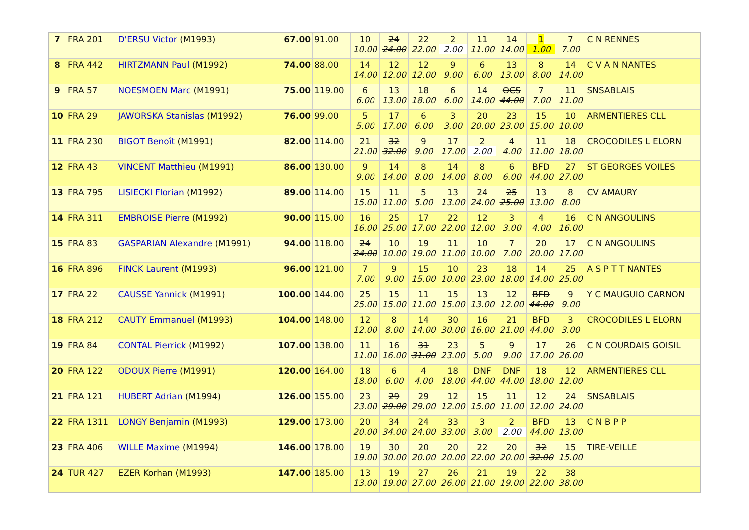| 7 | FRA 201 | D'ERSU Victor (M1993) | 67.00 | 91.00 | 10 10.00 | 24 24.00 | 22 22.00 | 2 2.00 | 11 11.00 | 14 14.00 | 1 1.00 | 7 7.00 | C N RENNES |
| 8 | FRA 442 | HIRTZMANN Paul (M1992) | 74.00 | 88.00 | 14 14.00 | 12 12.00 | 12 12.00 | 9 9.00 | 6 6.00 | 13 13.00 | 8 8.00 | 14 14.00 | C V A N NANTES |
| 9 | FRA 57 | NOESMOEN Marc (M1991) | 75.00 | 119.00 | 6 6.00 | 13 13.00 | 18 18.00 | 6 6.00 | 14 14.00 | OCS 44.00 | 7 7.00 | 11 11.00 | SNSABLAIS |
| 10 | FRA 29 | JAWORSKA Stanislas (M1992) | 76.00 | 99.00 | 5 5.00 | 17 17.00 | 6 6.00 | 3 3.00 | 20 20.00 | 23 23.00 | 15 15.00 | 10 10.00 | ARMENTIERES CLL |
| 11 | FRA 230 | BIGOT Benoît (M1991) | 82.00 | 114.00 | 21 21.00 | 32 32.00 | 9 9.00 | 17 17.00 | 2 2.00 | 4 4.00 | 11 11.00 | 18 18.00 | CROCODILES L ELORN |
| 12 | FRA 43 | VINCENT Matthieu (M1991) | 86.00 | 130.00 | 9 9.00 | 14 14.00 | 8 8.00 | 14 14.00 | 8 8.00 | 6 6.00 | BFD 44.00 | 27 27.00 | ST GEORGES VOILES |
| 13 | FRA 795 | LISIECKI Florian (M1992) | 89.00 | 114.00 | 15 15.00 | 11 11.00 | 5 5.00 | 13 13.00 | 24 24.00 | 25 25.00 | 13 13.00 | 8 8.00 | CV AMAURY |
| 14 | FRA 311 | EMBROISE Pierre (M1992) | 90.00 | 115.00 | 16 16.00 | 25 25.00 | 17 17.00 | 22 22.00 | 12 12.00 | 3 3.00 | 4 4.00 | 16 16.00 | C N ANGOULINS |
| 15 | FRA 83 | GASPARIAN Alexandre (M1991) | 94.00 | 118.00 | 24 24.00 | 10 10.00 | 19 19.00 | 11 11.00 | 10 10.00 | 7 7.00 | 20 20.00 | 17 17.00 | C N ANGOULINS |
| 16 | FRA 896 | FINCK Laurent (M1993) | 96.00 | 121.00 | 7 7.00 | 9 9.00 | 15 15.00 | 10 10.00 | 23 23.00 | 18 18.00 | 14 14.00 | 25 25.00 | A S P T T NANTES |
| 17 | FRA 22 | CAUSSE Yannick (M1991) | 100.00 | 144.00 | 25 25.00 | 15 15.00 | 11 11.00 | 15 15.00 | 13 13.00 | 12 12.00 | BFD 44.00 | 9 9.00 | Y C MAUGUIO CARNON |
| 18 | FRA 212 | CAUTY Emmanuel (M1993) | 104.00 | 148.00 | 12 12.00 | 8 8.00 | 14 14.00 | 30 30.00 | 16 16.00 | 21 21.00 | BFD 44.00 | 3 3.00 | CROCODILES L ELORN |
| 19 | FRA 84 | CONTAL Pierrick (M1992) | 107.00 | 138.00 | 11 11.00 | 16 16.00 | 31 31.00 | 23 23.00 | 5 5.00 | 9 9.00 | 17 17.00 | 26 26.00 | C N COURDAIS GOISIL |
| 20 | FRA 122 | ODOUX Pierre (M1991) | 120.00 | 164.00 | 18 18.00 | 6 6.00 | 4 4.00 | 18 18.00 | DNF 44.00 | DNF 44.00 | 18 18.00 | 12 12.00 | ARMENTIERES CLL |
| 21 | FRA 121 | HUBERT Adrian (M1994) | 126.00 | 155.00 | 23 23.00 | 29 29.00 | 29 29.00 | 12 12.00 | 15 15.00 | 11 11.00 | 12 12.00 | 24 24.00 | SNSABLAIS |
| 22 | FRA 1311 | LONGY Benjamin (M1993) | 129.00 | 173.00 | 20 20.00 | 34 34.00 | 24 24.00 | 33 33.00 | 3 3.00 | 2 2.00 | BFD 44.00 | 13 13.00 | C N B P P |
| 23 | FRA 406 | WILLE Maxime (M1994) | 146.00 | 178.00 | 19 19.00 | 30 30.00 | 20 20.00 | 20 20.00 | 22 22.00 | 20 20.00 | 32 32.00 | 15 15.00 | TIRE-VEILLE |
| 24 | TUR 427 | EZER Korhan (M1993) | 147.00 | 185.00 | 13 13.00 | 19 19.00 | 27 27.00 | 26 26.00 | 21 21.00 | 19 19.00 | 22 22.00 | 38 38.00 | |